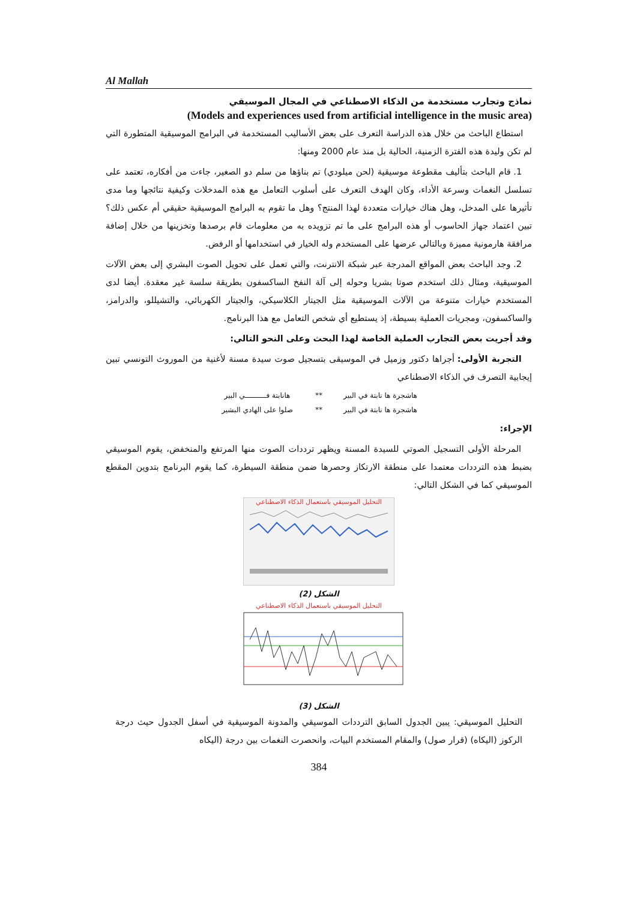Al Mallah
نماذج وتجارب مستخدمة من الذكاء الاصطناعي في المجال الموسيقي
(Models and experiences used from artificial intelligence in the music area)
استطاع الباحث من خلال هذه الدراسة التعرف على بعض الأساليب المستخدمة في البرامج الموسيقية المتطورة التي لم تكن وليدة هذه الفترة الزمنية، الحالية بل منذ عام 2000 ومنها:
1. قام الباحث بتأليف مقطوعة موسيقية (لحن ميلودي) تم بناؤها من سلم دو الصغير، جاءت من أفكاره، تعتمد على تسلسل النغمات وسرعة الأداء، وكان الهدف التعرف على أسلوب التعامل مع هذه المدخلات وكيفية نتائجها وما مدى تأثيرها على المدخل، وهل هناك خيارات متعددة لهذا المنتج؟ وهل ما تقوم به البرامج الموسيقية حقيقي أم عكس ذلك؟ تبين اعتماد جهاز الحاسوب أو هذه البرامج على ما تم تزويده به من معلومات قام برصدها وتخزينها من خلال إضافة مرافقة هارمونية مميزة وبالتالي عرضها على المستخدم وله الخيار في استخدامها أو الرفض.
2. وجد الباحث بعض المواقع المدرجة عبر شبكة الانترنت، والتي تعمل على تحويل الصوت البشري إلى بعض الآلات الموسيقية، ومثال ذلك استخدم صوتا بشريا وحوله إلى آلة النفخ الساكسفون بطريقة سلسة غير معقدة. أيضا لدى المستخدم خيارات متنوعة من الآلات الموسيقية مثل الجيتار الكلاسيكي، والجيتار الكهربائي، والتشيللو، والدرامز، والساكسفون، ومجريات العملية بسيطة، إذ يستطيع أي شخص التعامل مع هذا البرنامج.
وقد أجريت بعض التجارب العملية الخاصة لهذا البحث وعلى النحو التالي:
التجربة الأولى: أجراها دكتور وزميل في الموسيقى بتسجيل صوت سيدة مسنة لأغنية من الموروث التونسي تبين إيجابية التصرف في الذكاء الاصطناعي
هاشجرة ها نابتة في البير
**
هانابتة فــــــــــي البير
هاشجرة ها نابتة في البير
**
صلوا على الهادي البشير
الإجراء:
المرحلة الأولى التسجيل الصوتي للسيدة المسنة ويظهر ترددات الصوت منها المرتفع والمنخفض، يقوم الموسيقي بضبط هذه الترددات معتمدا على منطقة الارتكاز وحصرها ضمن منطقة السيطرة، كما يقوم البرنامج بتدوين المقطع الموسيقي كما في الشكل التالي:
التحليل الموسيقي باستعمال الذكاء الاصطناعي
الشكل (2)
التحليل الموسيقي باستعمال الذكاء الاصطناعي
الشكل (3)
التحليل الموسيقي: يبين الجدول السابق الترددات الموسيقي والمدونة الموسيقية في أسفل الجدول حيث درجة الركوز (اليكاه) (قرار صول) والمقام المستخدم البيات، وانحصرت النغمات بين درجة (اليكاه
384